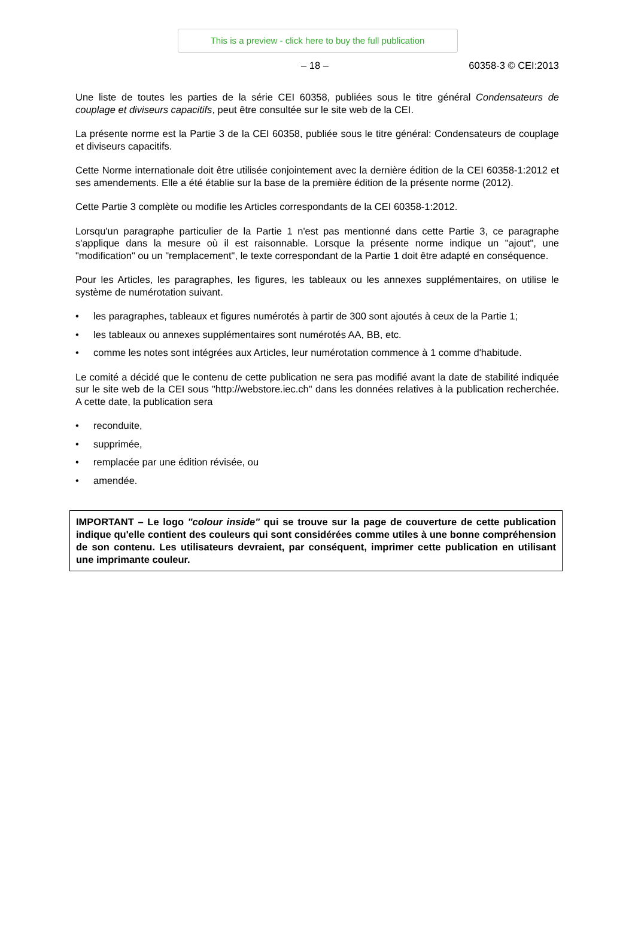This is a preview - click here to buy the full publication
– 18 – 60358-3 © CEI:2013
Une liste de toutes les parties de la série CEI 60358, publiées sous le titre général Condensateurs de couplage et diviseurs capacitifs, peut être consultée sur le site web de la CEI.
La présente norme est la Partie 3 de la CEI 60358, publiée sous le titre général: Condensateurs de couplage et diviseurs capacitifs.
Cette Norme internationale doit être utilisée conjointement avec la dernière édition de la CEI 60358-1:2012 et ses amendements. Elle a été établie sur la base de la première édition de la présente norme (2012).
Cette Partie 3 complète ou modifie les Articles correspondants de la CEI 60358-1:2012.
Lorsqu'un paragraphe particulier de la Partie 1 n'est pas mentionné dans cette Partie 3, ce paragraphe s'applique dans la mesure où il est raisonnable. Lorsque la présente norme indique un "ajout", une "modification" ou un "remplacement", le texte correspondant de la Partie 1 doit être adapté en conséquence.
Pour les Articles, les paragraphes, les figures, les tableaux ou les annexes supplémentaires, on utilise le système de numérotation suivant.
• les paragraphes, tableaux et figures numérotés à partir de 300 sont ajoutés à ceux de la Partie 1;
• les tableaux ou annexes supplémentaires sont numérotés AA, BB, etc.
• comme les notes sont intégrées aux Articles, leur numérotation commence à 1 comme d'habitude.
Le comité a décidé que le contenu de cette publication ne sera pas modifié avant la date de stabilité indiquée sur le site web de la CEI sous "http://webstore.iec.ch" dans les données relatives à la publication recherchée. A cette date, la publication sera
• reconduite,
• supprimée,
• remplacée par une édition révisée, ou
• amendée.
IMPORTANT – Le logo "colour inside" qui se trouve sur la page de couverture de cette publication indique qu'elle contient des couleurs qui sont considérées comme utiles à une bonne compréhension de son contenu. Les utilisateurs devraient, par conséquent, imprimer cette publication en utilisant une imprimante couleur.